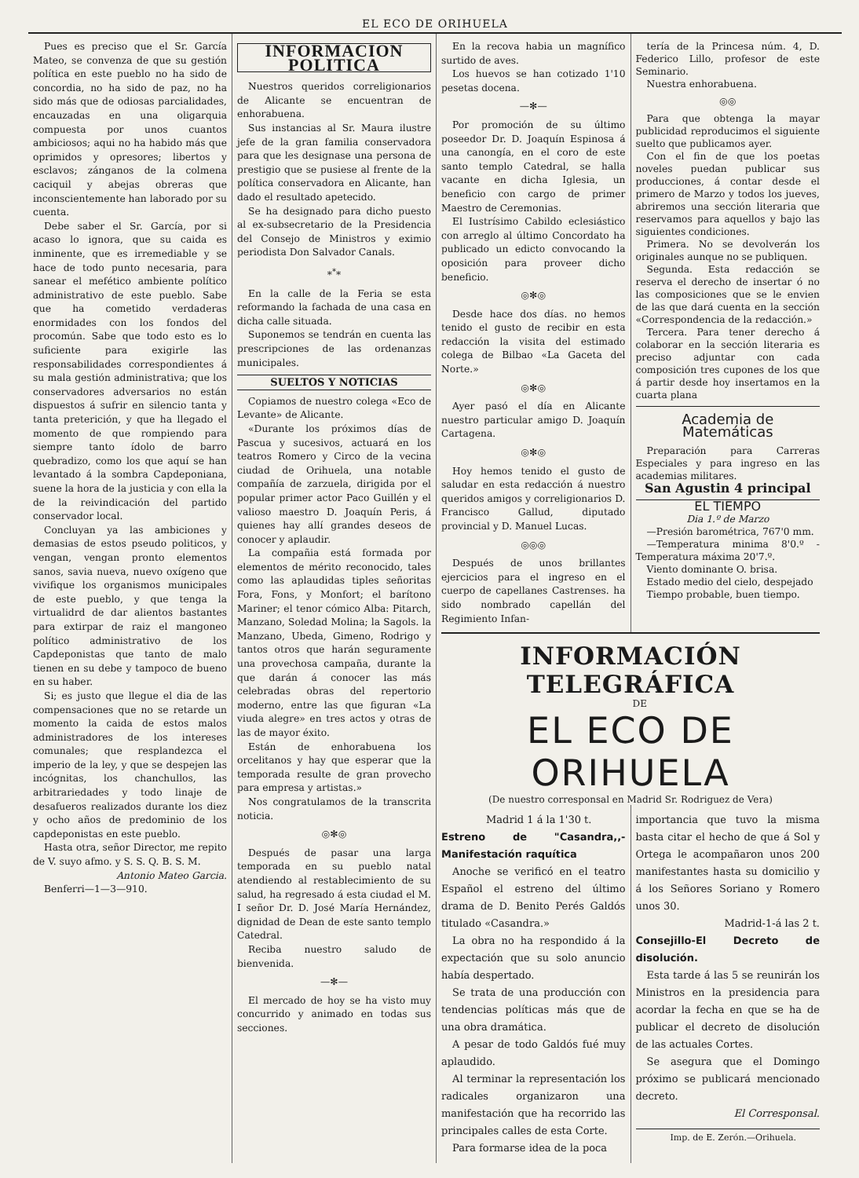EL ECO DE ORIHUELA
Pues es preciso que el Sr. García Mateo, se convenza de que su gestión política en este pueblo no ha sido de concordia, no ha sido de paz, no ha sido más que de odiosas parcialidades, encauzadas en una oligarquia compuesta por unos cuantos ambiciosos; aqui no ha habido más que oprimidos y opresores; libertos y esclavos; zánganos de la colmena caciquil y abejas obreras que inconscientemente han laborado por su cuenta.
Debe saber el Sr. García, por si acaso lo ignora, que su caida es inminente, que es irremediable y se hace de todo punto necesaria, para sanear el mefético ambiente político administrativo de este pueblo. Sabe que ha cometido verdaderas enormidades con los fondos del procomún. Sabe que todo esto es lo suficiente para exigirle las responsabilidades correspondientes á su mala gestión administrativa; que los conservadores adversarios no están dispuestos á sufrir en silencio tanta y tanta preterición, y que ha llegado el momento de que rompiendo para siempre tanto ídolo de barro quebradizo, como los que aquí se han levantado á la sombra Capdeponiana, suene la hora de la justicia y con ella la de la reivindicación del partido conservador local.
Concluyan ya las ambiciones y demasias de estos pseudo politicos, y vengan, vengan pronto elementos sanos, savia nueva, nuevo oxígeno que vivifique los organismos municipales de este pueblo, y que tenga la virtualidrd de dar alientos bastantes para extirpar de raiz el mangoneo político administrativo de los Capdeponistas que tanto de malo tienen en su debe y tampoco de bueno en su haber.
Si; es justo que llegue el dia de las compensaciones que no se retarde un momento la caida de estos malos administradores de los intereses comunales; que resplandezca el imperio de la ley, y que se despejen las incógnitas, los chanchullos, las arbitrariedades y todo linaje de desafueros realizados durante los diez y ocho años de predominio de los capdeponistas en este pueblo.
Hasta otra, señor Director, me repito de V. suyo afmo. y S. S. Q. B. S. M.
Antonio Mateo Garcia.
Benferri—1—3—910.
INFORMACION POLITICA
Nuestros queridos correligionarios de Alicante se encuentran de enhorabuena.
Sus instancias al Sr. Maura ilustre jefe de la gran familia conservadora para que les designase una persona de prestigio que se pusiese al frente de la política conservadora en Alicante, han dado el resultado apetecido.
Se ha designado para dicho puesto al ex-subsecretario de la Presidencia del Consejo de Ministros y eximio periodista Don Salvador Canals.
*<sup>*</sup>*
En la calle de la Feria se esta reformando la fachada de una casa en dicha calle situada.
Suponemos se tendrán en cuenta las prescripciones de las ordenanzas municipales.
SUELTOS Y NOTICIAS
Copiamos de nuestro colega «Eco de Levante» de Alicante.
«Durante los próximos días de Pascua y sucesivos, actuará en los teatros Romero y Circo de la vecina ciudad de Orihuela, una notable compañía de zarzuela, dirigida por el popular primer actor Paco Guillén y el valioso maestro D. Joaquín Peris, á quienes hay allí grandes deseos de conocer y aplaudir.
La compañia está formada por elementos de mérito reconocido, tales como las aplaudidas tiples señoritas Fora, Fons, y Monfort; el barítono Mariner; el tenor cómico Alba: Pitarch, Manzano, Soledad Molina; la Sagols. la Manzano, Ubeda, Gimeno, Rodrigo y tantos otros que harán seguramente una provechosa campaña, durante la que darán á conocer las más celebradas obras del repertorio moderno, entre las que figuran «La viuda alegre» en tres actos y otras de las de mayor éxito.
Están de enhorabuena los orcelitanos y hay que esperar que la temporada resulte de gran provecho para empresa y artistas.»
Nos congratulamos de la transcrita noticia.
◎✻◎
Después de pasar una larga temporada en su pueblo natal atendiendo al restablecimiento de su salud, ha regresado á esta ciudad el M. I señor Dr. D. José María Hernández, dignidad de Dean de este santo templo Catedral.
Reciba nuestro saludo de bienvenida.
—✻—
El mercado de hoy se ha visto muy concurrido y animado en todas sus secciones.
En la recova habia un magnífico surtido de aves.
Los huevos se han cotizado 1'10 pesetas docena.
—✻—
Por promoción de su último poseedor Dr. D. Joaquín Espinosa á una canongía, en el coro de este santo templo Catedral, se halla vacante en dicha Iglesia, un beneficio con cargo de primer Maestro de Ceremonias.
El Iustrísimo Cabildo eclesiástico con arreglo al último Concordato ha publicado un edicto convocando la oposición para proveer dicho beneficio.
◎✻◎
Desde hace dos días. no hemos tenido el gusto de recibir en esta redacción la visita del estimado colega de Bilbao «La Gaceta del Norte.»
◎✻◎
Ayer pasó el día en Alicante nuestro particular amigo D. Joaquín Cartagena.
◎✻◎
Hoy hemos tenido el gusto de saludar en esta redacción á nuestro queridos amigos y correligionarios D. Francisco Gallud, diputado provincial y D. Manuel Lucas.
◎◎◎
Después de unos brillantes ejercicios para el ingreso en el cuerpo de capellanes Castrenses. ha sido nombrado capellán del Regimiento Infan-
tería de la Princesa núm. 4, D. Federico Lillo, profesor de este Seminario.
Nuestra enhorabuena.
◎◎
Para que obtenga la mayar publicidad reproducimos el siguiente suelto que publicamos ayer.
Con el fin de que los poetas noveles puedan publicar sus producciones, á contar desde el primero de Marzo y todos los jueves, abriremos una sección literaria que reservamos para aquellos y bajo las siguientes condiciones.
Primera. No se devolverán los originales aunque no se publiquen.
Segunda. Esta redacción se reserva el derecho de insertar ó no las composiciones que se le envien de las que dará cuenta en la sección «Correspondencia de la redacción.»
Tercera. Para tener derecho á colaborar en la sección literaria es preciso adjuntar con cada composición tres cupones de los que á partir desde hoy insertamos en la cuarta plana
Academia de Matemáticas
Preparación para Carreras Especiales y para ingreso en las academias militares.
San Agustin 4 principal
EL TIEMPO
Dia 1.º de Marzo
—Presión barométrica, 767'0 mm.
—Temperatura minima 8'0.º - Temperatura máxima 20'7.º.
Viento dominante O. brisa.
Estado medio del cielo, despejado
Tiempo probable, buen tiempo.
INFORMACIÓN TELEGRÁFICA
DE
EL ECO DE ORIHUELA
(De nuestro corresponsal en Madrid Sr. Rodriguez de Vera)
Madrid 1 á la 1'30 t.
Estreno de "Casandra,,-Manifestación raquítica
Anoche se verificó en el teatro Español el estreno del último drama de D. Benito Perés Galdós titulado «Casandra.»
La obra no ha respondido á la expectación que su solo anuncio había despertado.
Se trata de una producción con tendencias políticas más que de una obra dramática.
A pesar de todo Galdós fué muy aplaudido.
Al terminar la representación los radicales organizaron una manifestación que ha recorrido las principales calles de esta Corte.
Para formarse idea de la poca
importancia que tuvo la misma basta citar el hecho de que á Sol y Ortega le acompañaron unos 200 manifestantes hasta su domicilio y á los Señores Soriano y Romero unos 30.
Madrid-1-á las 2 t.
Consejillo-El Decreto de disolución.
Esta tarde á las 5 se reunirán los Ministros en la presidencia para acordar la fecha en que se ha de publicar el decreto de disolución de las actuales Cortes.
Se asegura que el Domingo próximo se publicará mencionado decreto.
El Corresponsal.
Imp. de E. Zerón.—Orihuela.